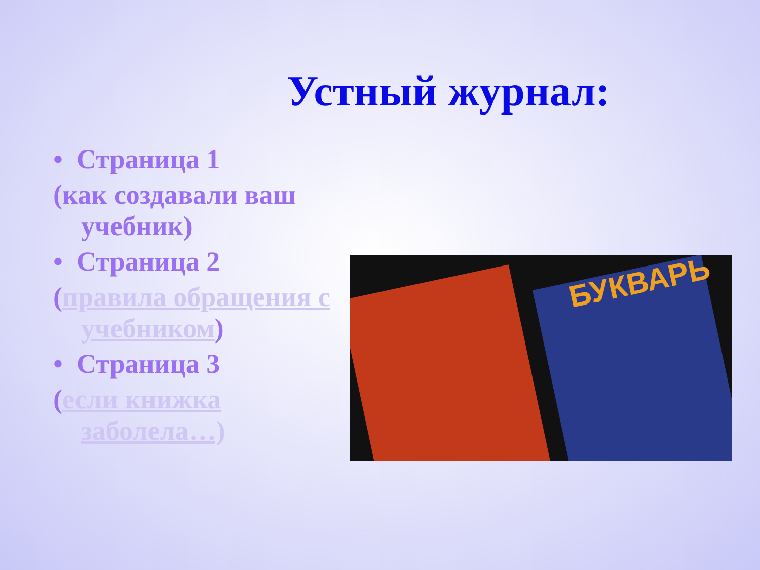Устный журнал:
• Страница 1
(как создавали ваш учебник)
• Страница 2
(правила обращения с учебником)
• Страница 3
(если книжка заболела…)
БУКВАРЬ